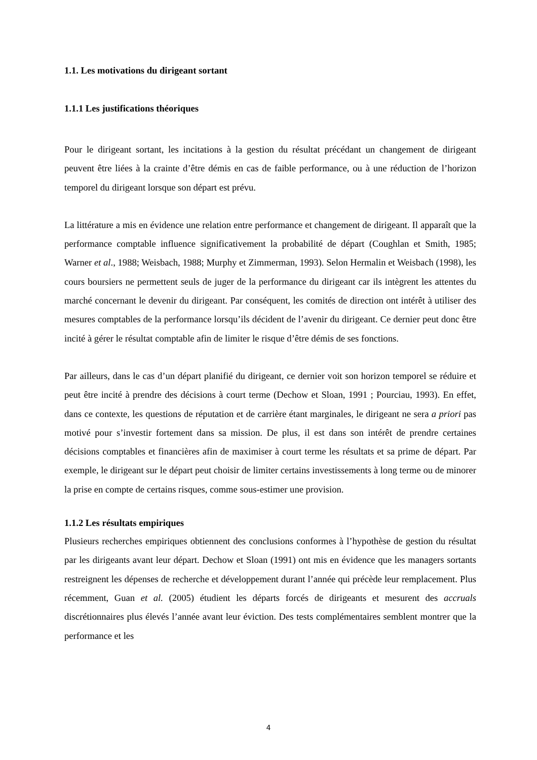1.1. Les motivations du dirigeant sortant
1.1.1 Les justifications théoriques
Pour le dirigeant sortant, les incitations à la gestion du résultat précédant un changement de dirigeant peuvent être liées à la crainte d’être démis en cas de faible performance, ou à une réduction de l’horizon temporel du dirigeant lorsque son départ est prévu.
La littérature a mis en évidence une relation entre performance et changement de dirigeant. Il apparaît que la performance comptable influence significativement la probabilité de départ (Coughlan et Smith, 1985; Warner et al., 1988; Weisbach, 1988; Murphy et Zimmerman, 1993). Selon Hermalin et Weisbach (1998), les cours boursiers ne permettent seuls de juger de la performance du dirigeant car ils intègrent les attentes du marché concernant le devenir du dirigeant. Par conséquent, les comités de direction ont intérêt à utiliser des mesures comptables de la performance lorsqu’ils décident de l’avenir du dirigeant. Ce dernier peut donc être incité à gérer le résultat comptable afin de limiter le risque d’être démis de ses fonctions.
Par ailleurs, dans le cas d’un départ planifié du dirigeant, ce dernier voit son horizon temporel se réduire et peut être incité à prendre des décisions à court terme (Dechow et Sloan, 1991 ; Pourciau, 1993). En effet, dans ce contexte, les questions de réputation et de carrière étant marginales, le dirigeant ne sera a priori pas motivé pour s’investir fortement dans sa mission. De plus, il est dans son intérêt de prendre certaines décisions comptables et financières afin de maximiser à court terme les résultats et sa prime de départ. Par exemple, le dirigeant sur le départ peut choisir de limiter certains investissements à long terme ou de minorer la prise en compte de certains risques, comme sous-estimer une provision.
1.1.2 Les résultats empiriques
Plusieurs recherches empiriques obtiennent des conclusions conformes à l’hypothèse de gestion du résultat par les dirigeants avant leur départ. Dechow et Sloan (1991) ont mis en évidence que les managers sortants restreignent les dépenses de recherche et développement durant l’année qui précède leur remplacement. Plus récemment, Guan et al. (2005) étudient les départs forcés de dirigeants et mesurent des accruals discrétionnaires plus élevés l’année avant leur éviction. Des tests complémentaires semblent montrer que la performance et les
4